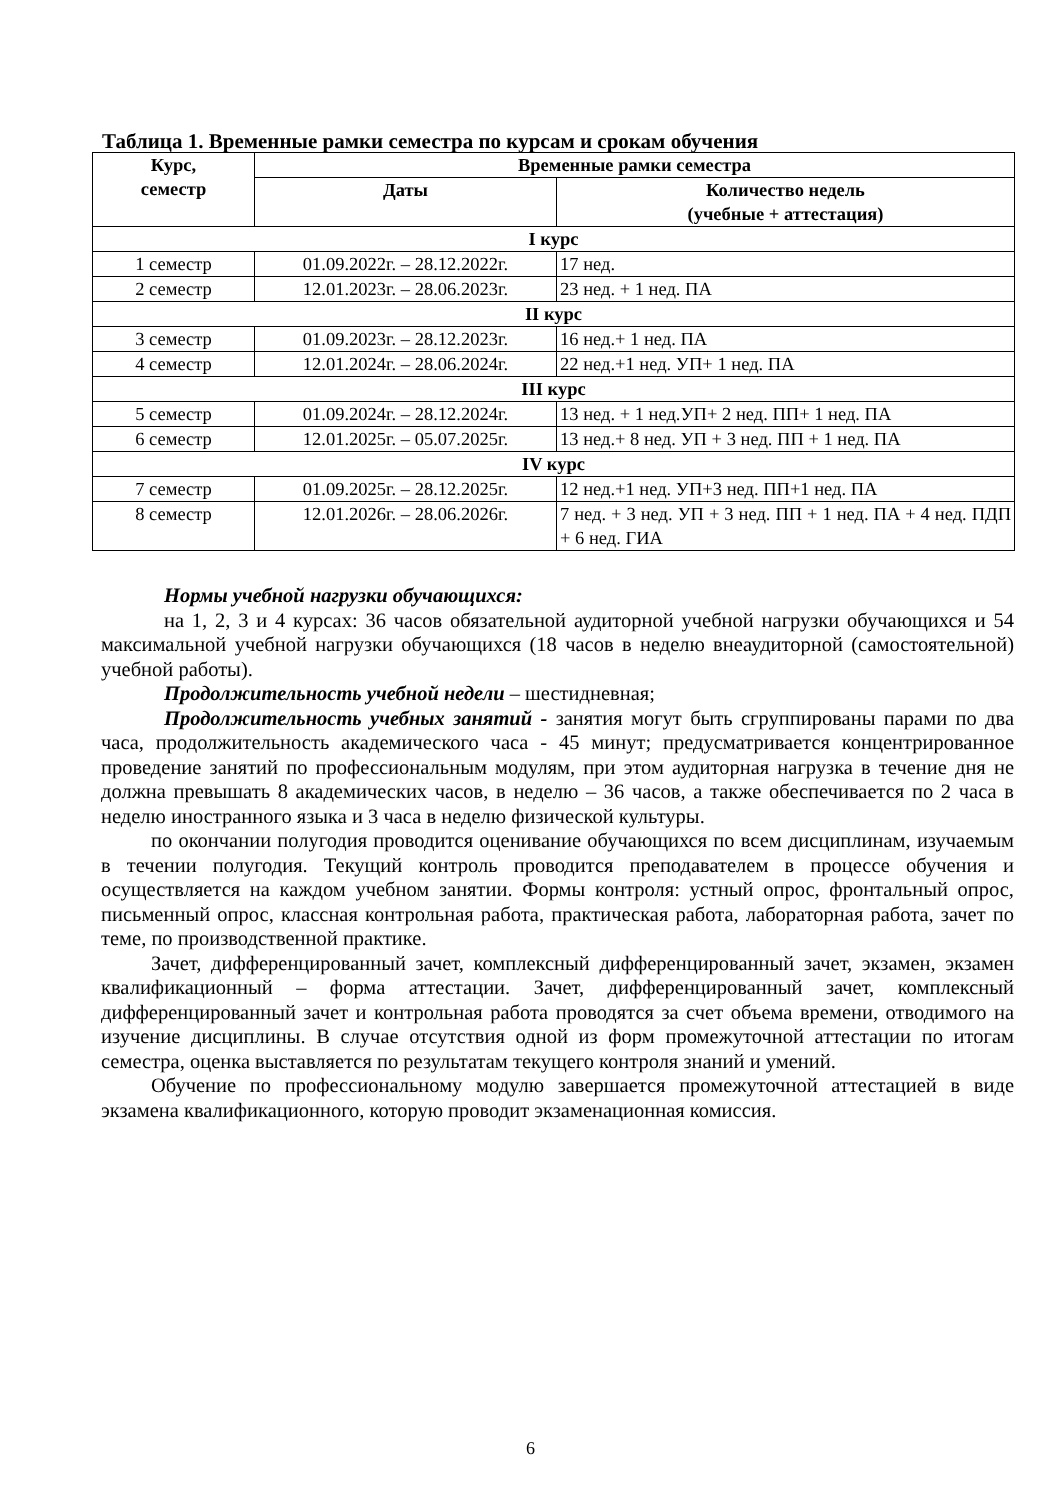Таблица 1. Временные рамки семестра по курсам и срокам обучения
| Курс, семестр | Временные рамки семестра | |
| --- | --- | --- |
| | Даты | Количество недель (учебные + аттестация) |
| I курс | | |
| 1 семестр | 01.09.2022г. – 28.12.2022г. | 17 нед. |
| 2 семестр | 12.01.2023г. – 28.06.2023г. | 23 нед. + 1 нед. ПА |
| II курс | | |
| 3 семестр | 01.09.2023г. – 28.12.2023г. | 16 нед.+ 1 нед. ПА |
| 4 семестр | 12.01.2024г. – 28.06.2024г. | 22 нед.+1 нед. УП+ 1 нед. ПА |
| III курс | | |
| 5 семестр | 01.09.2024г. – 28.12.2024г. | 13 нед. + 1 нед.УП+ 2 нед. ПП+ 1 нед. ПА |
| 6 семестр | 12.01.2025г. – 05.07.2025г. | 13 нед.+ 8 нед. УП + 3 нед. ПП + 1 нед. ПА |
| IV курс | | |
| 7 семестр | 01.09.2025г. – 28.12.2025г. | 12 нед.+1 нед. УП+3 нед. ПП+1 нед. ПА |
| 8 семестр | 12.01.2026г. – 28.06.2026г. | 7 нед. + 3 нед. УП + 3 нед. ПП + 1 нед. ПА + 4 нед. ПДП + 6 нед. ГИА |
Нормы учебной нагрузки обучающихся:
на 1, 2, 3 и 4 курсах: 36 часов обязательной аудиторной учебной нагрузки обучающихся и 54 максимальной учебной нагрузки обучающихся (18 часов в неделю внеаудиторной (самостоятельной) учебной работы).
Продолжительность учебной недели – шестидневная;
Продолжительность учебных занятий - занятия могут быть сгруппированы парами по два часа, продолжительность академического часа - 45 минут; предусматривается концентрированное проведение занятий по профессиональным модулям, при этом аудиторная нагрузка в течение дня не должна превышать 8 академических часов, в неделю – 36 часов, а также обеспечивается по 2 часа в неделю иностранного языка и 3 часа в неделю физической культуры.
по окончании полугодия проводится оценивание обучающихся по всем дисциплинам, изучаемым в течении полугодия. Текущий контроль проводится преподавателем в процессе обучения и осуществляется на каждом учебном занятии. Формы контроля: устный опрос, фронтальный опрос, письменный опрос, классная контрольная работа, практическая работа, лабораторная работа, зачет по теме, по производственной практике.
Зачет, дифференцированный зачет, комплексный дифференцированный зачет, экзамен, экзамен квалификационный – форма аттестации. Зачет, дифференцированный зачет, комплексный дифференцированный зачет и контрольная работа проводятся за счет объема времени, отводимого на изучение дисциплины. В случае отсутствия одной из форм промежуточной аттестации по итогам семестра, оценка выставляется по результатам текущего контроля знаний и умений.
Обучение по профессиональному модулю завершается промежуточной аттестацией в виде экзамена квалификационного, которую проводит экзаменационная комиссия.
6